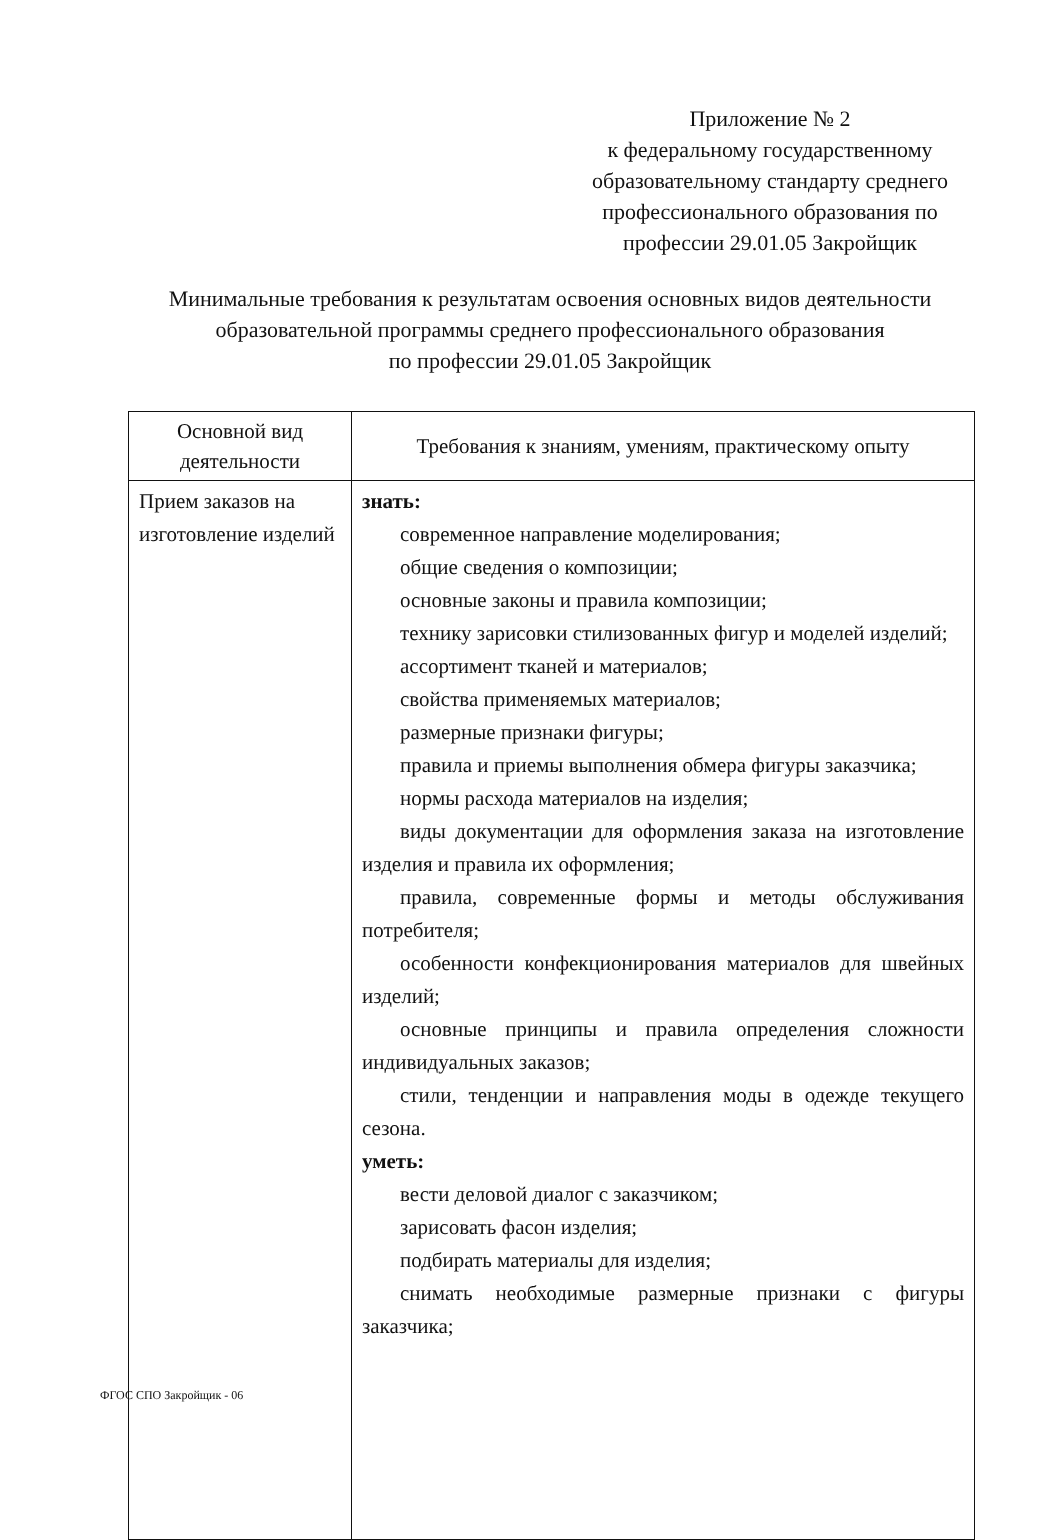Приложение № 2
к федеральному государственному
образовательному стандарту среднего
профессионального образования по
профессии 29.01.05 Закройщик
Минимальные требования к результатам освоения основных видов деятельности
образовательной программы среднего профессионального образования
по профессии 29.01.05 Закройщик
| Основной вид деятельности | Требования к знаниям, умениям, практическому опыту |
| --- | --- |
| Прием заказов на изготовление изделий | знать: современное направление моделирования; общие сведения о композиции; основные законы и правила композиции; технику зарисовки стилизованных фигур и моделей изделий; ассортимент тканей и материалов; свойства применяемых материалов; размерные признаки фигуры; правила и приемы выполнения обмера фигуры заказчика; нормы расхода материалов на изделия; виды документации для оформления заказа на изготовление изделия и правила их оформления; правила, современные формы и методы обслуживания потребителя; особенности конфекционирования материалов для швейных изделий; основные принципы и правила определения сложности индивидуальных заказов; стили, тенденции и направления моды в одежде текущего сезона. уметь: вести деловой диалог с заказчиком; зарисовать фасон изделия; подбирать материалы для изделия; снимать необходимые размерные признаки с фигуры заказчика; |
ФГОС СПО Закройщик - 06